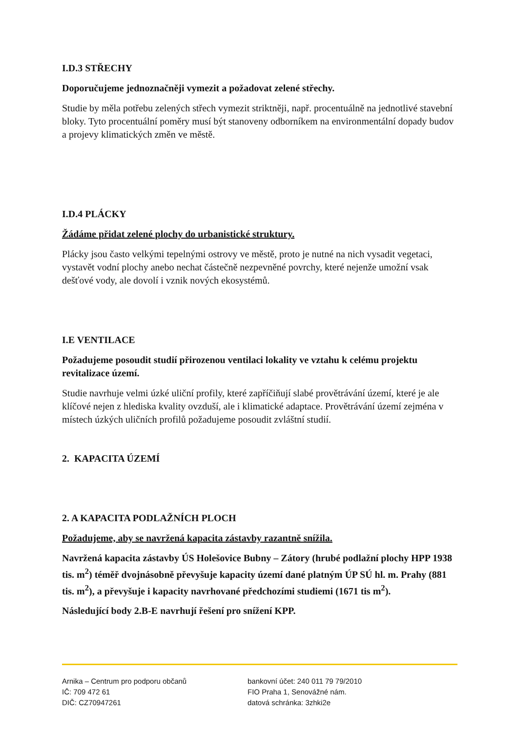I.D.3 STŘECHY
Doporučujeme jednoznačněji vymezit a požadovat zelené střechy.
Studie by měla potřebu zelených střech vymezit striktněji, např. procentuálně na jednotlivé stavební bloky. Tyto procentuální poměry musí být stanoveny odborníkem na environmentální dopady budov a projevy klimatických změn ve městě.
I.D.4 PLÁCKY
Žádáme přidat zelené plochy do urbanistické struktury.
Plácky jsou často velkými tepelnými ostrovy ve městě, proto je nutné na nich vysadit vegetaci, vystavět vodní plochy anebo nechat částečně nezpevněné povrchy, které nejenže umožní vsak dešťové vody, ale dovolí i vznik nových ekosystémů.
I.E VENTILACE
Požadujeme posoudit studií přirozenou ventilaci lokality ve vztahu k celému projektu revitalizace území.
Studie navrhuje velmi úzké uliční profily, které zapříčiňují slabé provětrávání území, které je ale klíčové nejen z hlediska kvality ovzduší, ale i klimatické adaptace. Provětrávání území zejména v místech úzkých uličních profilů požadujeme posoudit zvláštní studií.
2. KAPACITA ÚZEMÍ
2. A KAPACITA PODLAŽNÍCH PLOCH
Požadujeme, aby se navržená kapacita zástavby razantně snížila.
Navržená kapacita zástavby ÚS Holešovice Bubny – Zátory (hrubé podlažní plochy HPP 1938 tis. m<sup>2</sup>) téměř dvojnásobně převyšuje kapacity území dané platným ÚP SÚ hl. m. Prahy (881 tis. m<sup>2</sup>), a převyšuje i kapacity navrhované předchozími studiemi (1671 tis m<sup>2</sup>).
Následující body 2.B-E navrhují řešení pro snížení KPP.
Arnika – Centrum pro podporu občanů
IČ: 709 472 61
DIČ: CZ70947261
bankovní účet: 240 011 79 79/2010
FIO Praha 1, Senovážné nám.
datová schránka: 3zhki2e